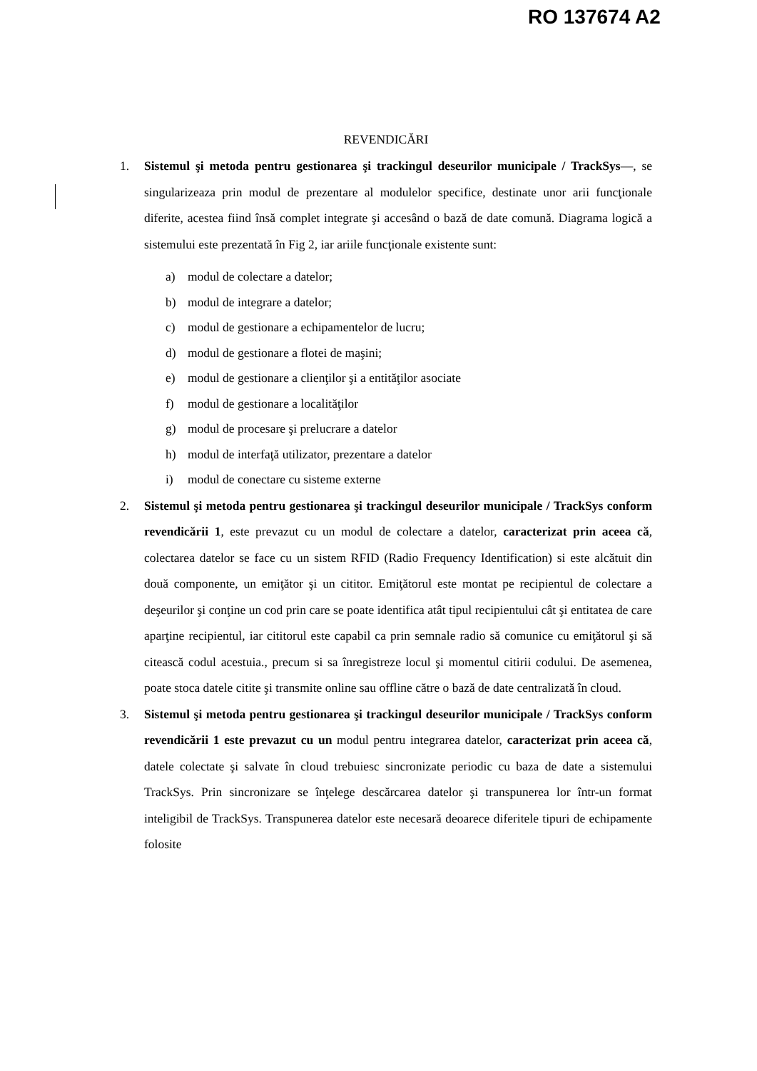RO 137674 A2
REVENDICĂRI
1. Sistemul şi metoda pentru gestionarea şi trackingul deseurilor municipale / TrackSys—, se singularizeaza prin modul de prezentare al modulelor specifice, destinate unor arii funcţionale diferite, acestea fiind însă complet integrate şi accesând o bază de date comună. Diagrama logică a sistemului este prezentată în Fig 2, iar ariile funcţionale existente sunt:
a) modul de colectare a datelor;
b) modul de integrare a datelor;
c) modul de gestionare a echipamentelor de lucru;
d) modul de gestionare a flotei de maşini;
e) modul de gestionare a clienţilor şi a entităţilor asociate
f) modul de gestionare a localităţilor
g) modul de procesare şi prelucrare a datelor
h) modul de interfaţă utilizator, prezentare a datelor
i) modul de conectare cu sisteme externe
2. Sistemul şi metoda pentru gestionarea şi trackingul deseurilor municipale / TrackSys conform revendicării 1, este prevazut cu un modul de colectare a datelor, caracterizat prin aceea că, colectarea datelor se face cu un sistem RFID (Radio Frequency Identification) si este alcătuit din două componente, un emiţător şi un cititor. Emiţătorul este montat pe recipientul de colectare a deşeurilor şi conţine un cod prin care se poate identifica atât tipul recipientului cât şi entitatea de care aparţine recipientul, iar cititorul este capabil ca prin semnale radio să comunice cu emiţătorul şi să citească codul acestuia., precum si sa înregistreze locul şi momentul citirii codului. De asemenea, poate stoca datele citite şi transmite online sau offline către o bază de date centralizată în cloud.
3. Sistemul şi metoda pentru gestionarea şi trackingul deseurilor municipale / TrackSys conform revendicării 1 este prevazut cu un modul pentru integrarea datelor, caracterizat prin aceea că, datele colectate şi salvate în cloud trebuiesc sincronizate periodic cu baza de date a sistemului TrackSys. Prin sincronizare se înţelege descărcarea datelor şi transpunerea lor într-un format inteligibil de TrackSys. Transpunerea datelor este necesară deoarece diferitele tipuri de echipamente folosite